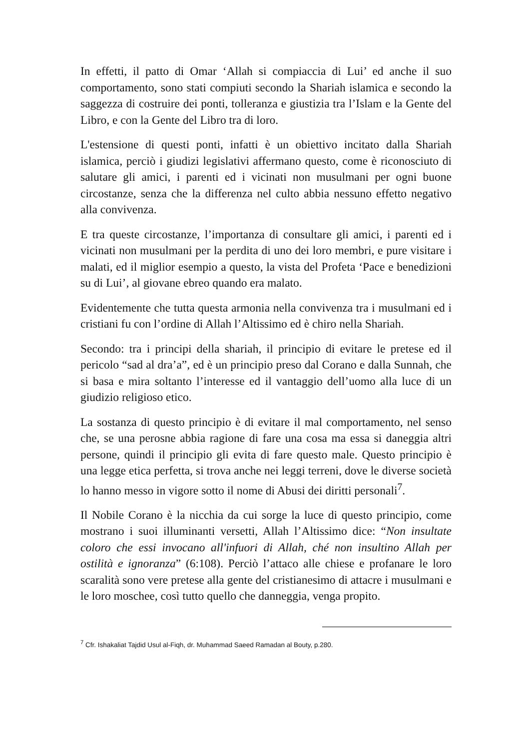In effetti, il patto di Omar ‘Allah si compiaccia di Lui’ ed anche il suo comportamento, sono stati compiuti secondo la Shariah islamica e secondo la saggezza di costruire dei ponti, tolleranza e giustizia tra l’Islam e la Gente del Libro, e con la Gente del Libro tra di loro.
L'estensione di questi ponti, infatti è un obiettivo incitato dalla Shariah islamica, perciò i giudizi legislativi affermano questo, come è riconosciuto di salutare gli amici, i parenti ed i vicinati non musulmani per ogni buone circostanze, senza che la differenza nel culto abbia nessuno effetto negativo alla convivenza.
E tra queste circostanze, l’importanza di consultare gli amici, i parenti ed i vicinati non musulmani per la perdita di uno dei loro membri, e pure visitare i malati, ed il miglior esempio a questo, la vista del Profeta ‘Pace e benedizioni su di Lui’, al giovane ebreo quando era malato.
Evidentemente che tutta questa armonia nella convivenza tra i musulmani ed i cristiani fu con l’ordine di Allah l’Altissimo ed è chiro nella Shariah.
Secondo: tra i principi della shariah, il principio di evitare le pretese ed il pericolo “sad al dra’a”, ed è un principio preso dal Corano e dalla Sunnah, che si basa e mira soltanto l’interesse ed il vantaggio dell’uomo alla luce di un giudizio religioso etico.
La sostanza di questo principio è di evitare il mal comportamento, nel senso che, se una perosne abbia ragione di fare una cosa ma essa si daneggia altri persone, quindi il principio gli evita di fare questo male. Questo principio è una legge etica perfetta, si trova anche nei leggi terreni, dove le diverse società lo hanno messo in vigore sotto il nome di Abusi dei diritti personali<sup>7</sup>.
Il Nobile Corano è la nicchia da cui sorge la luce di questo principio, come mostrano i suoi illuminanti versetti, Allah l’Altissimo dice: “Non insultate coloro che essi invocano all'infuori di Allah, ché non insultino Allah per ostilità e ignoranza” (6:108). Perciò l’attaco alle chiese e profanare le loro scaralità sono vere pretese alla gente del cristianesimo di attacre i musulmani e le loro moschee, così tutto quello che danneggia, venga propito.
<sup>7</sup> Cfr. Ishakaliat Tajdid Usul al-Fiqh, dr. Muhammad Saeed Ramadan al Bouty, p.280.